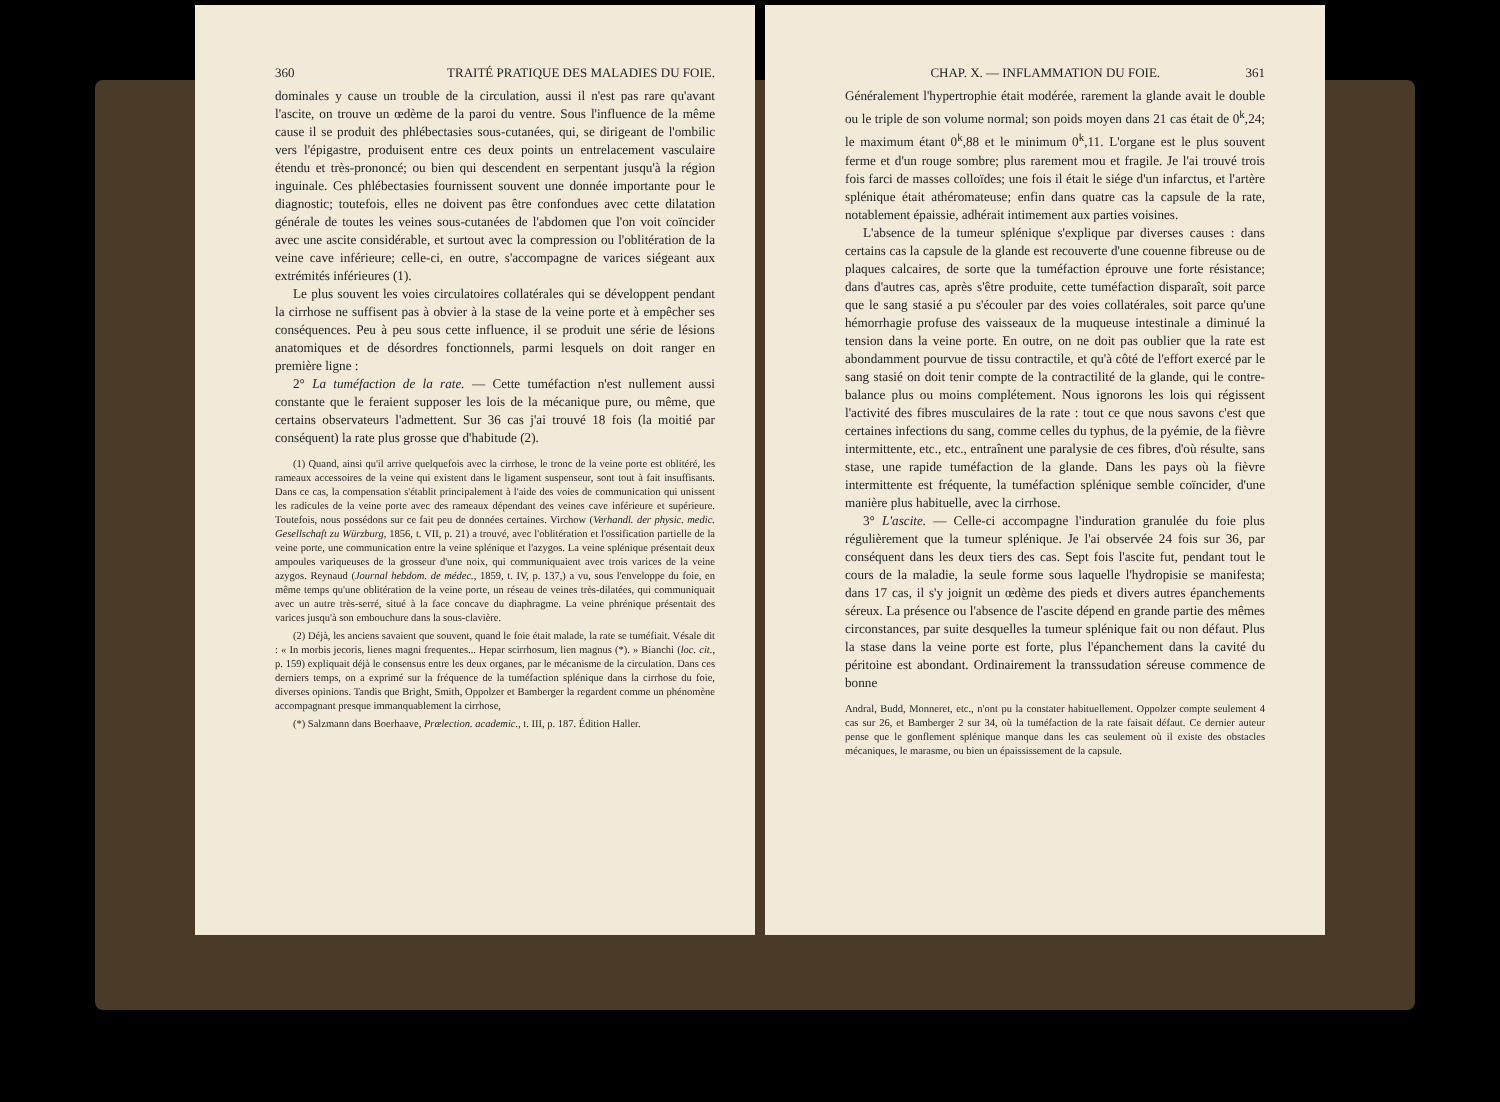360 TRAITÉ PRATIQUE DES MALADIES DU FOIE.
dominales y cause un trouble de la circulation, aussi il n'est pas rare qu'avant l'ascite, on trouve un œdème de la paroi du ventre. Sous l'influence de la même cause il se produit des phlébectasies sous-cutanées, qui, se dirigeant de l'ombilic vers l'épigastre, produisent entre ces deux points un entrelacement vasculaire étendu et très-prononcé; ou bien qui descendent en serpentant jusqu'à la région inguinale. Ces phlébectasies fournissent souvent une donnée importante pour le diagnostic; toutefois, elles ne doivent pas être confondues avec cette dilatation générale de toutes les veines sous-cutanées de l'abdomen que l'on voit coïncider avec une ascite considérable, et surtout avec la compression ou l'oblitération de la veine cave inférieure; celle-ci, en outre, s'accompagne de varices siégeant aux extrémités inférieures (1).
Le plus souvent les voies circulatoires collatérales qui se développent pendant la cirrhose ne suffisent pas à obvier à la stase de la veine porte et à empêcher ses conséquences. Peu à peu sous cette influence, il se produit une série de lésions anatomiques et de désordres fonctionnels, parmi lesquels on doit ranger en première ligne :
2° La tuméfaction de la rate. — Cette tuméfaction n'est nullement aussi constante que le feraient supposer les lois de la mécanique pure, ou même, que certains observateurs l'admettent. Sur 36 cas j'ai trouvé 18 fois (la moitié par conséquent) la rate plus grosse que d'habitude (2).
(1) Quand, ainsi qu'il arrive quelquefois avec la cirrhose, le tronc de la veine porte est oblitéré, les rameaux accessoires de la veine qui existent dans le ligament suspenseur, sont tout à fait insuffisants. Dans ce cas, la compensation s'établit principalement à l'aide des voies de communication qui unissent les radicules de la veine porte avec des rameaux dépendant des veines cave inférieure et supérieure. Toutefois, nous possédons sur ce fait peu de données certaines. Virchow (Verhandl. der physic. medic. Gesellschaft zu Würzburg, 1856, t. VII, p. 21) a trouvé, avec l'oblitération et l'ossification partielle de la veine porte, une communication entre la veine splénique et l'azygos. La veine splénique présentait deux ampoules variqueuses de la grosseur d'une noix, qui communiquaient avec trois varices de la veine azygos. Reynaud (Journal hebdom. de médec., 1859, t. IV, p. 137,) a vu, sous l'enveloppe du foie, en même temps qu'une oblitération de la veine porte, un réseau de veines très-dilatées, qui communiquait avec un autre très-serré, situé à la face concave du diaphragme. La veine phrénique présentait des varices jusqu'à son embouchure dans la sous-clavière.
(2) Déjà, les anciens savaient que souvent, quand le foie était malade, la rate se tuméfiait. Vésale dit : « In morbis jecoris, lienes magni frequentes... Hepar scirrhosum, lien magnus (*). » Bianchi (loc. cit., p. 159) expliquait déjà le consensus entre les deux organes, par le mécanisme de la circulation. Dans ces derniers temps, on a exprimé sur la fréquence de la tuméfaction splénique dans la cirrhose du foie, diverses opinions. Tandis que Bright, Smith, Oppolzer et Bamberger la regardent comme un phénomène accompagnant presque immanquablement la cirrhose,
(*) Salzmann dans Boerhaave, Prælection. academic., t. III, p. 187. Édition Haller.
CHAP. X. — INFLAMMATION DU FOIE. 361
Généralement l'hypertrophie était modérée, rarement la glande avait le double ou le triple de son volume normal; son poids moyen dans 21 cas était de 0<sup>k</sup>,24; le maximum étant 0<sup>k</sup>,88 et le minimum 0<sup>k</sup>,11. L'organe est le plus souvent ferme et d'un rouge sombre; plus rarement mou et fragile. Je l'ai trouvé trois fois farci de masses colloïdes; une fois il était le siége d'un infarctus, et l'artère splénique était athéromateuse; enfin dans quatre cas la capsule de la rate, notablement épaissie, adhérait intimement aux parties voisines.
L'absence de la tumeur splénique s'explique par diverses causes : dans certains cas la capsule de la glande est recouverte d'une couenne fibreuse ou de plaques calcaires, de sorte que la tuméfaction éprouve une forte résistance; dans d'autres cas, après s'être produite, cette tuméfaction disparaît, soit parce que le sang stasié a pu s'écouler par des voies collatérales, soit parce qu'une hémorrhagie profuse des vaisseaux de la muqueuse intestinale a diminué la tension dans la veine porte. En outre, on ne doit pas oublier que la rate est abondamment pourvue de tissu contractile, et qu'à côté de l'effort exercé par le sang stasié on doit tenir compte de la contractilité de la glande, qui le contre-balance plus ou moins complétement. Nous ignorons les lois qui régissent l'activité des fibres musculaires de la rate : tout ce que nous savons c'est que certaines infections du sang, comme celles du typhus, de la pyémie, de la fièvre intermittente, etc., etc., entraînent une paralysie de ces fibres, d'où résulte, sans stase, une rapide tuméfaction de la glande. Dans les pays où la fièvre intermittente est fréquente, la tuméfaction splénique semble coïncider, d'une manière plus habituelle, avec la cirrhose.
3° L'ascite. — Celle-ci accompagne l'induration granulée du foie plus régulièrement que la tumeur splénique. Je l'ai observée 24 fois sur 36, par conséquent dans les deux tiers des cas. Sept fois l'ascite fut, pendant tout le cours de la maladie, la seule forme sous laquelle l'hydropisie se manifesta; dans 17 cas, il s'y joignit un œdème des pieds et divers autres épanchements séreux. La présence ou l'absence de l'ascite dépend en grande partie des mêmes circonstances, par suite desquelles la tumeur splénique fait ou non défaut. Plus la stase dans la veine porte est forte, plus l'épanchement dans la cavité du péritoine est abondant. Ordinairement la transsudation séreuse commence de bonne
Andral, Budd, Monneret, etc., n'ont pu la constater habituellement. Oppolzer compte seulement 4 cas sur 26, et Bamberger 2 sur 34, où la tuméfaction de la rate faisait défaut. Ce dernier auteur pense que le gonflement splénique manque dans les cas seulement où il existe des obstacles mécaniques, le marasme, ou bien un épaississement de la capsule.